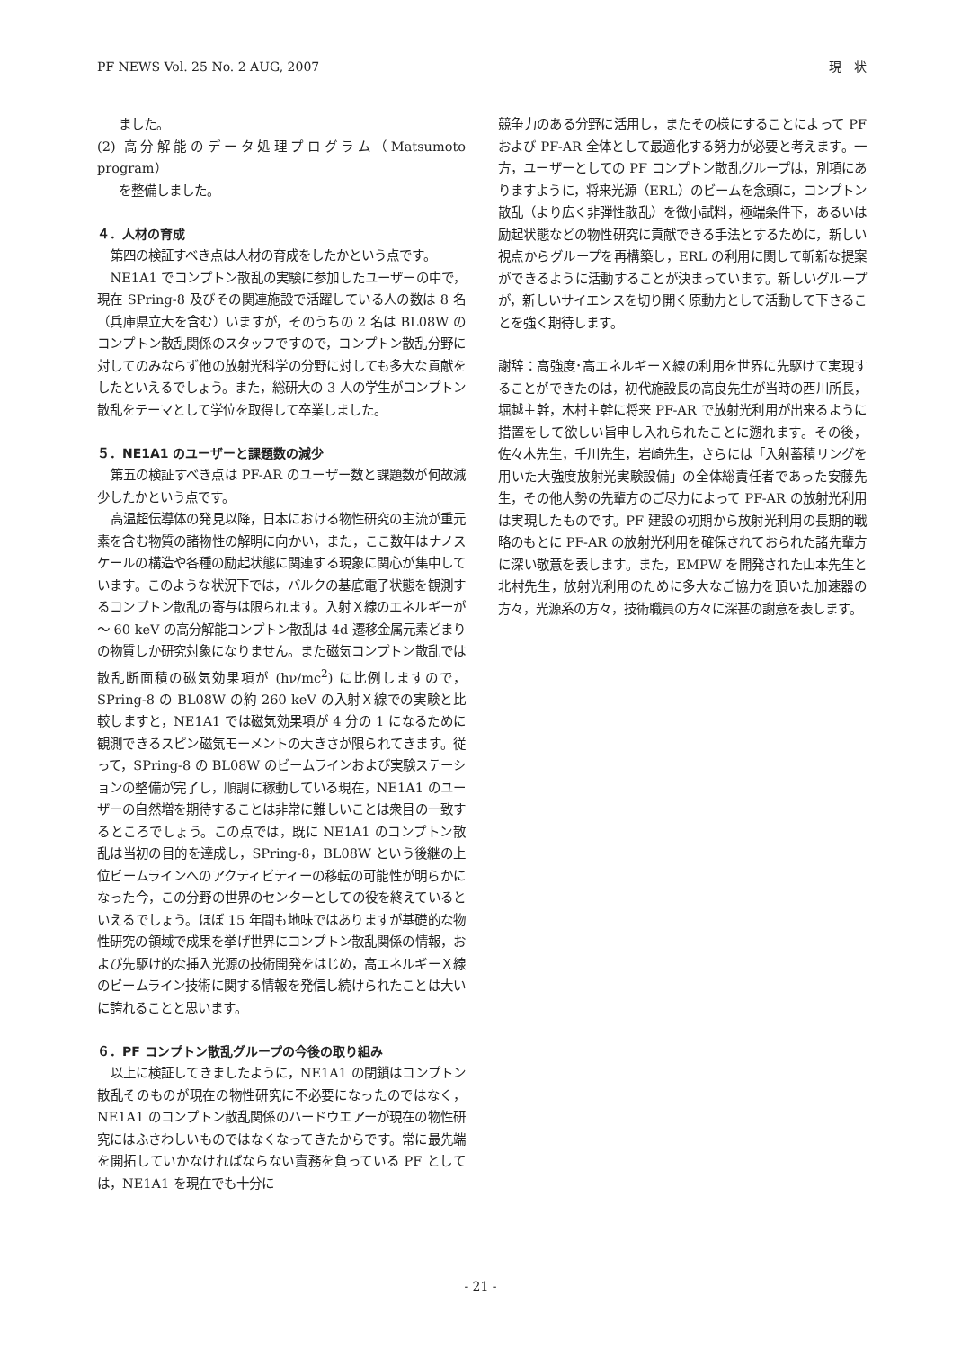PF NEWS Vol. 25 No. 2 AUG, 2007 現　状
ました。
(2) 高分解能のデータ処理プログラム（Matsumoto program）
を整備しました。
４．人材の育成
第四の検証すべき点は人材の育成をしたかという点です。
NE1A1 でコンプトン散乱の実験に参加したユーザーの中で，現在 SPring-8 及びその関連施設で活躍している人の数は 8 名（兵庫県立大を含む）いますが，そのうちの 2 名は BL08W のコンプトン散乱関係のスタッフですので，コンプトン散乱分野に対してのみならず他の放射光科学の分野に対しても多大な貢献をしたといえるでしょう。また，総研大の 3 人の学生がコンプトン散乱をテーマとして学位を取得して卒業しました。
５．NE1A1 のユーザーと課題数の減少
第五の検証すべき点は PF-AR のユーザー数と課題数が何故減少したかという点です。
高温超伝導体の発見以降，日本における物性研究の主流が重元素を含む物質の諸物性の解明に向かい，また，ここ数年はナノスケールの構造や各種の励起状態に関連する現象に関心が集中しています。このような状況下では，バルクの基底電子状態を観測するコンプトン散乱の寄与は限られます。入射Ｘ線のエネルギーが～ 60 keV の高分解能コンプトン散乱は 4d 遷移金属元素どまりの物質しか研究対象になりません。また磁気コンプトン散乱では散乱断面積の磁気効果項が (hν/mc<sup>2</sup>) に比例しますので，SPring-8 の BL08W の約 260 keV の入射Ｘ線での実験と比較しますと，NE1A1 では磁気効果項が 4 分の 1 になるために観測できるスピン磁気モーメントの大きさが限られてきます。従って，SPring-8 の BL08W のビームラインおよび実験ステーションの整備が完了し，順調に稼動している現在，NE1A1 のユーザーの自然増を期待することは非常に難しいことは衆目の一致するところでしょう。この点では，既に NE1A1 のコンプトン散乱は当初の目的を達成し，SPring-8，BL08W という後継の上位ビームラインへのアクティビティーの移転の可能性が明らかになった今，この分野の世界のセンターとしての役を終えているといえるでしょう。ほぼ 15 年間も地味ではありますが基礎的な物性研究の領域で成果を挙げ世界にコンプトン散乱関係の情報，および先駆け的な挿入光源の技術開発をはじめ，高エネルギーＸ線のビームライン技術に関する情報を発信し続けられたことは大いに誇れることと思います。
６．PF コンプトン散乱グループの今後の取り組み
以上に検証してきましたように，NE1A1 の閉鎖はコンプトン散乱そのものが現在の物性研究に不必要になったのではなく，NE1A1 のコンプトン散乱関係のハードウエアーが現在の物性研究にはふさわしいものではなくなってきたからです。常に最先端を開拓していかなければならない責務を負っている PF としては，NE1A1 を現在でも十分に
競争力のある分野に活用し，またその様にすることによって PF および PF-AR 全体として最適化する努力が必要と考えます。一方，ユーザーとしての PF コンプトン散乱グループは，別項にありますように，将来光源（ERL）のビームを念頭に，コンプトン散乱（より広く非弾性散乱）を微小試料，極端条件下，あるいは励起状態などの物性研究に貢献できる手法とするために，新しい視点からグループを再構築し，ERL の利用に関して斬新な提案ができるように活動することが決まっています。新しいグループが，新しいサイエンスを切り開く原動力として活動して下さることを強く期待します。
謝辞：高強度･高エネルギーＸ線の利用を世界に先駆けて実現することができたのは，初代施設長の高良先生が当時の西川所長，堀越主幹，木村主幹に将来 PF-AR で放射光利用が出来るように措置をして欲しい旨申し入れられたことに遡れます。その後，佐々木先生，千川先生，岩崎先生，さらには「入射蓄積リングを用いた大強度放射光実験設備」の全体総責任者であった安藤先生，その他大勢の先輩方のご尽力によって PF-AR の放射光利用は実現したものです。PF 建設の初期から放射光利用の長期的戦略のもとに PF-AR の放射光利用を確保されておられた諸先輩方に深い敬意を表します。また，EMPW を開発された山本先生と北村先生，放射光利用のために多大なご協力を頂いた加速器の方々，光源系の方々，技術職員の方々に深甚の謝意を表します。
- 21 -